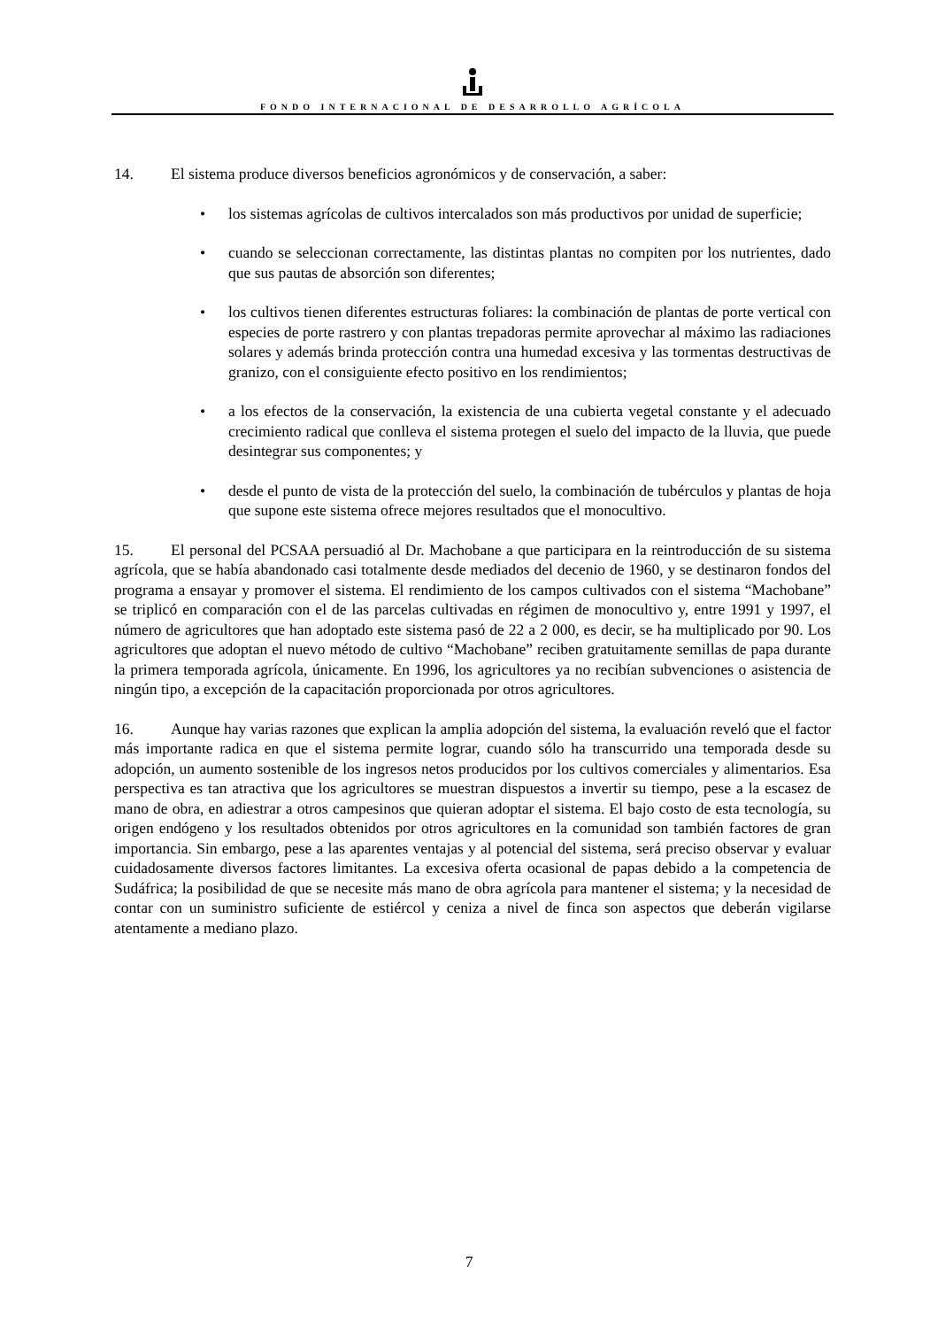FONDO INTERNACIONAL DE DESARROLLO AGRÍCOLA
14. El sistema produce diversos beneficios agronómicos y de conservación, a saber:
• los sistemas agrícolas de cultivos intercalados son más productivos por unidad de superficie;
• cuando se seleccionan correctamente, las distintas plantas no compiten por los nutrientes, dado que sus pautas de absorción son diferentes;
• los cultivos tienen diferentes estructuras foliares: la combinación de plantas de porte vertical con especies de porte rastrero y con plantas trepadoras permite aprovechar al máximo las radiaciones solares y además brinda protección contra una humedad excesiva y las tormentas destructivas de granizo, con el consiguiente efecto positivo en los rendimientos;
• a los efectos de la conservación, la existencia de una cubierta vegetal constante y el adecuado crecimiento radical que conlleva el sistema protegen el suelo del impacto de la lluvia, que puede desintegrar sus componentes; y
• desde el punto de vista de la protección del suelo, la combinación de tubérculos y plantas de hoja que supone este sistema ofrece mejores resultados que el monocultivo.
15. El personal del PCSAA persuadió al Dr. Machobane a que participara en la reintroducción de su sistema agrícola, que se había abandonado casi totalmente desde mediados del decenio de 1960, y se destinaron fondos del programa a ensayar y promover el sistema. El rendimiento de los campos cultivados con el sistema “Machobane” se triplicó en comparación con el de las parcelas cultivadas en régimen de monocultivo y, entre 1991 y 1997, el número de agricultores que han adoptado este sistema pasó de 22 a 2 000, es decir, se ha multiplicado por 90. Los agricultores que adoptan el nuevo método de cultivo “Machobane” reciben gratuitamente semillas de papa durante la primera temporada agrícola, únicamente. En 1996, los agricultores ya no recibían subvenciones o asistencia de ningún tipo, a excepción de la capacitación proporcionada por otros agricultores.
16. Aunque hay varias razones que explican la amplia adopción del sistema, la evaluación reveló que el factor más importante radica en que el sistema permite lograr, cuando sólo ha transcurrido una temporada desde su adopción, un aumento sostenible de los ingresos netos producidos por los cultivos comerciales y alimentarios. Esa perspectiva es tan atractiva que los agricultores se muestran dispuestos a invertir su tiempo, pese a la escasez de mano de obra, en adiestrar a otros campesinos que quieran adoptar el sistema. El bajo costo de esta tecnología, su origen endógeno y los resultados obtenidos por otros agricultores en la comunidad son también factores de gran importancia. Sin embargo, pese a las aparentes ventajas y al potencial del sistema, será preciso observar y evaluar cuidadosamente diversos factores limitantes. La excesiva oferta ocasional de papas debido a la competencia de Sudáfrica; la posibilidad de que se necesite más mano de obra agrícola para mantener el sistema; y la necesidad de contar con un suministro suficiente de estiércol y ceniza a nivel de finca son aspectos que deberán vigilarse atentamente a mediano plazo.
7